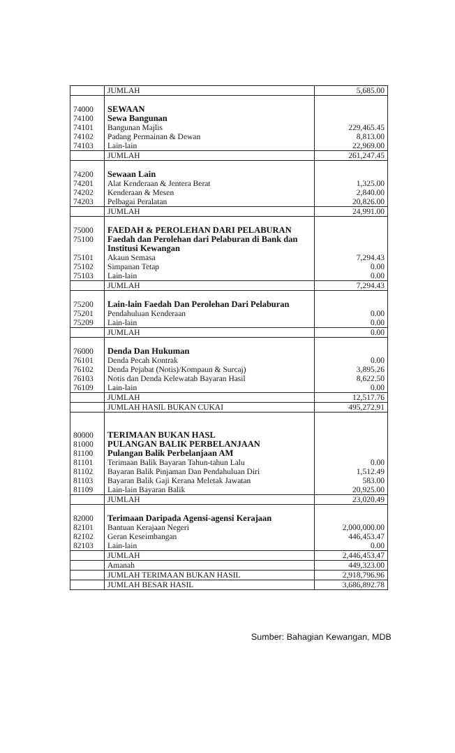| | JUMLAH | 5,685.00 |
| 74000 | SEWAAN | |
| 74100 | Sewa Bangunan | |
| 74101 | Bangunan Majlis | 229,465.45 |
| 74102 | Padang Permainan & Dewan | 8,813.00 |
| 74103 | Lain-lain | 22,969.00 |
| | JUMLAH | 261,247.45 |
| 74200 | Sewaan Lain | |
| 74201 | Alat Kenderaan & Jentera Berat | 1,325.00 |
| 74202 | Kenderaan & Mesen | 2,840.00 |
| 74203 | Pelbagai Peralatan | 20,826.00 |
| | JUMLAH | 24,991.00 |
| 75000 | FAEDAH & PEROLEHAN DARI PELABURAN | |
| 75100 | Faedah dan Perolehan dari Pelaburan di Bank dan Institusi Kewangan | |
| 75101 | Akaun Semasa | 7,294.43 |
| 75102 | Simpanan Tetap | 0.00 |
| 75103 | Lain-lain | 0.00 |
| | JUMLAH | 7,294.43 |
| 75200 | Lain-lain Faedah Dan Perolehan Dari Pelaburan | |
| 75201 | Pendahuluan Kenderaan | 0.00 |
| 75209 | Lain-lain | 0.00 |
| | JUMLAH | 0.00 |
| 76000 | Denda Dan Hukuman | |
| 76101 | Denda Pecah Kontrak | 0.00 |
| 76102 | Denda Pejabat (Notis)/Kompaun & Surcaj) | 3,895.26 |
| 76103 | Notis dan Denda Kelewatab Bayaran Hasil | 8,622.50 |
| 76109 | Lain-lain | 0.00 |
| | JUMLAH | 12,517.76 |
| | JUMLAH HASIL BUKAN CUKAI | 495,272.91 |
| 80000 | TERIMAAN BUKAN HASL | |
| 81000 | PULANGAN BALIK PERBELANJAAN | |
| 81100 | Pulangan Balik Perbelanjaan AM | |
| 81101 | Terimaan Balik Bayaran Tahun-tahun Lalu | 0.00 |
| 81102 | Bayaran Balik Pinjaman Dan Pendahuluan Diri | 1,512.49 |
| 81103 | Bayaran Balik Gaji Kerana Meletak Jawatan | 583.00 |
| 81109 | Lain-lain Bayaran Balik | 20,925.00 |
| | JUMLAH | 23,020.49 |
| 82000 | Terimaan Daripada Agensi-agensi Kerajaan | |
| 82101 | Bantuan Kerajaan Negeri | 2,000,000.00 |
| 82102 | Geran Keseimbangan | 446,453.47 |
| 82103 | Lain-lain | 0.00 |
| | JUMLAH | 2,446,453.47 |
| | Amanah | 449,323.00 |
| | JUMLAH TERIMAAN BUKAN HASIL | 2,918,796.96 |
| | JUMLAH BESAR HASIL | 3,686,892.78 |
Sumber: Bahagian Kewangan, MDB